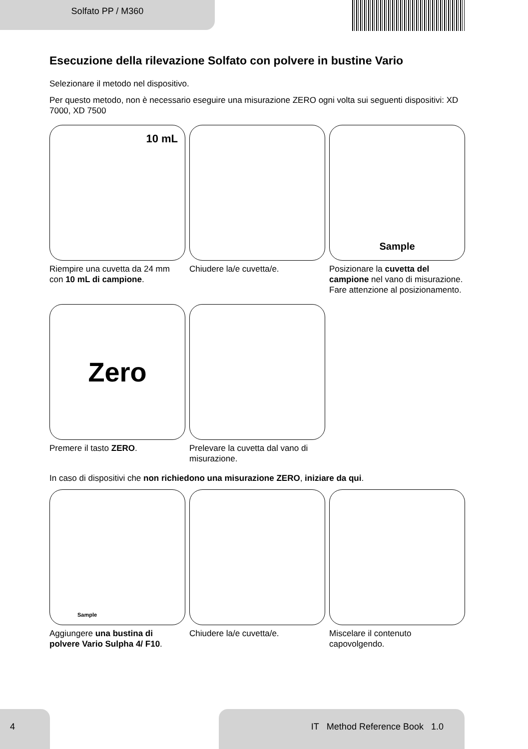Solfato PP / M360
Esecuzione della rilevazione Solfato con polvere in bustine Vario
Selezionare il metodo nel dispositivo.
Per questo metodo, non è necessario eseguire una misurazione ZERO ogni volta sui seguenti dispositivi: XD 7000, XD 7500
10 mL
Riempire una cuvetta da 24 mm con 10 mL di campione.
Chiudere la/e cuvetta/e.
Sample
Posizionare la cuvetta del campione nel vano di misurazione. Fare attenzione al posizionamento.
Zero
Premere il tasto ZERO.
Prelevare la cuvetta dal vano di misurazione.
In caso di dispositivi che non richiedono una misurazione ZERO, iniziare da qui.
Sample
Aggiungere una bustina di polvere Vario Sulpha 4/ F10.
Chiudere la/e cuvetta/e. Miscelare il contenuto capovolgendo.
4 IT Method Reference Book 1.0